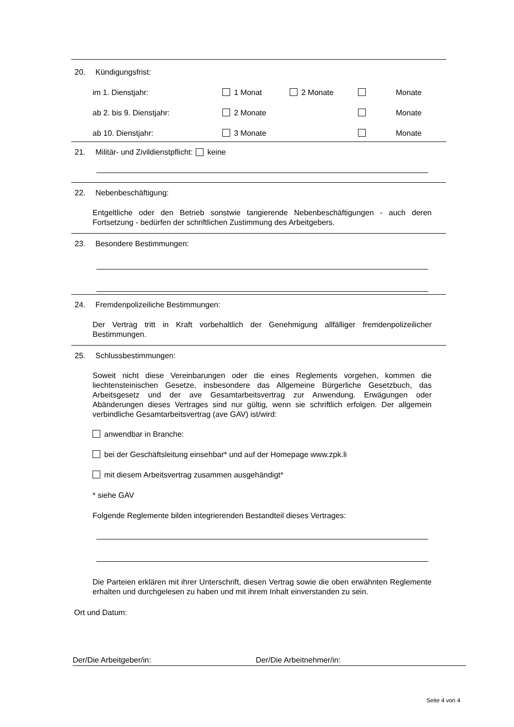20. Kündigungsfrist:
im 1. Dienstjahr: 1 Monat 2 Monate Monate
ab 2. bis 9. Dienstjahr: 2 Monate Monate
ab 10. Dienstjahr: 3 Monate Monate
21. Militär- und Zivildienstpflicht: keine
22. Nebenbeschäftigung:
Entgeltliche oder den Betrieb sonstwie tangierende Nebenbeschäftigungen - auch deren Fortsetzung - bedürfen der schriftlichen Zustimmung des Arbeitgebers.
23. Besondere Bestimmungen:
24. Fremdenpolizeiliche Bestimmungen:
Der Vertrag tritt in Kraft vorbehaltlich der Genehmigung allfälliger fremdenpolizeilicher Bestimmungen.
25. Schlussbestimmungen:
Soweit nicht diese Vereinbarungen oder die eines Reglements vorgehen, kommen die liechtensteinischen Gesetze, insbesondere das Allgemeine Bürgerliche Gesetzbuch, das Arbeitsgesetz und der ave Gesamtarbeitsvertrag zur Anwendung. Erwägungen oder Abänderungen dieses Vertrages sind nur gültig, wenn sie schriftlich erfolgen. Der allgemein verbindliche Gesamtarbeitsvertrag (ave GAV) ist/wird:
anwendbar in Branche:
bei der Geschäftsleitung einsehbar* und auf der Homepage www.zpk.li
mit diesem Arbeitsvertrag zusammen ausgehändigt*
* siehe GAV
Folgende Reglemente bilden integrierenden Bestandteil dieses Vertrages:
Die Parteien erklären mit ihrer Unterschrift, diesen Vertrag sowie die oben erwähnten Reglemente erhalten und durchgelesen zu haben und mit ihrem Inhalt einverstanden zu sein.
Ort und Datum:
Der/Die Arbeitgeber/in: Der/Die Arbeitnehmer/in:
Seite 4 von 4